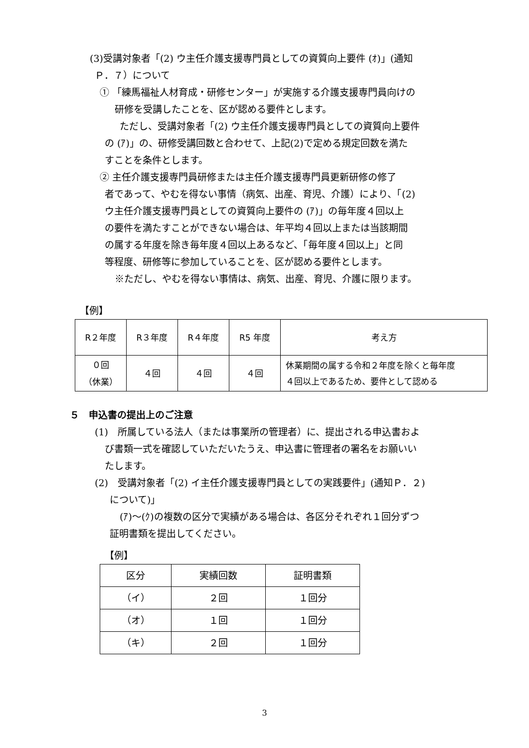(3)受講対象者「(2) ウ主任介護支援専門員としての資質向上要件 (ｵ)」(通知
Ｐ．７）について
① 「練馬福祉人材育成・研修センター」が実施する介護支援専門員向けの
研修を受講したことを、区が認める要件とします。
ただし、受講対象者「(2) ウ主任介護支援専門員としての資質向上要件
の (ｱ)」の、研修受講回数と合わせて、上記(2)で定める規定回数を満た
すことを条件とします。
② 主任介護支援専門員研修または主任介護支援専門員更新研修の修了
者であって、やむを得ない事情（病気、出産、育児、介護）により、「(2)
ウ主任介護支援専門員としての資質向上要件の (ｱ)」の毎年度４回以上
の要件を満たすことができない場合は、年平均４回以上または当該期間
の属する年度を除き毎年度４回以上あるなど、「毎年度４回以上」と同
等程度、研修等に参加していることを、区が認める要件とします。
※ただし、やむを得ない事情は、病気、出産、育児、介護に限ります。
【例】
| R２年度 | R３年度 | R４年度 | R5 年度 | 考え方 |
| --- | --- | --- | --- | --- |
| ０回 （休業） | ４回 | ４回 | ４回 | 休業期間の属する令和２年度を除くと毎年度 ４回以上であるため、要件として認める |
５　申込書の提出上のご注意
(1)　所属している法人（または事業所の管理者）に、提出される申込書およ
び書類一式を確認していただいたうえ、申込書に管理者の署名をお願いい
たします。
(2)　受講対象者「(2) イ主任介護支援専門員としての実践要件」(通知Ｐ．２)
について)」
(ｱ)～(ｸ)の複数の区分で実績がある場合は、各区分それぞれ１回分ずつ
証明書類を提出してください。
【例】
| 区分 | 実績回数 | 証明書類 |
| --- | --- | --- |
| （イ） | ２回 | １回分 |
| （オ） | １回 | １回分 |
| （キ） | ２回 | １回分 |
3